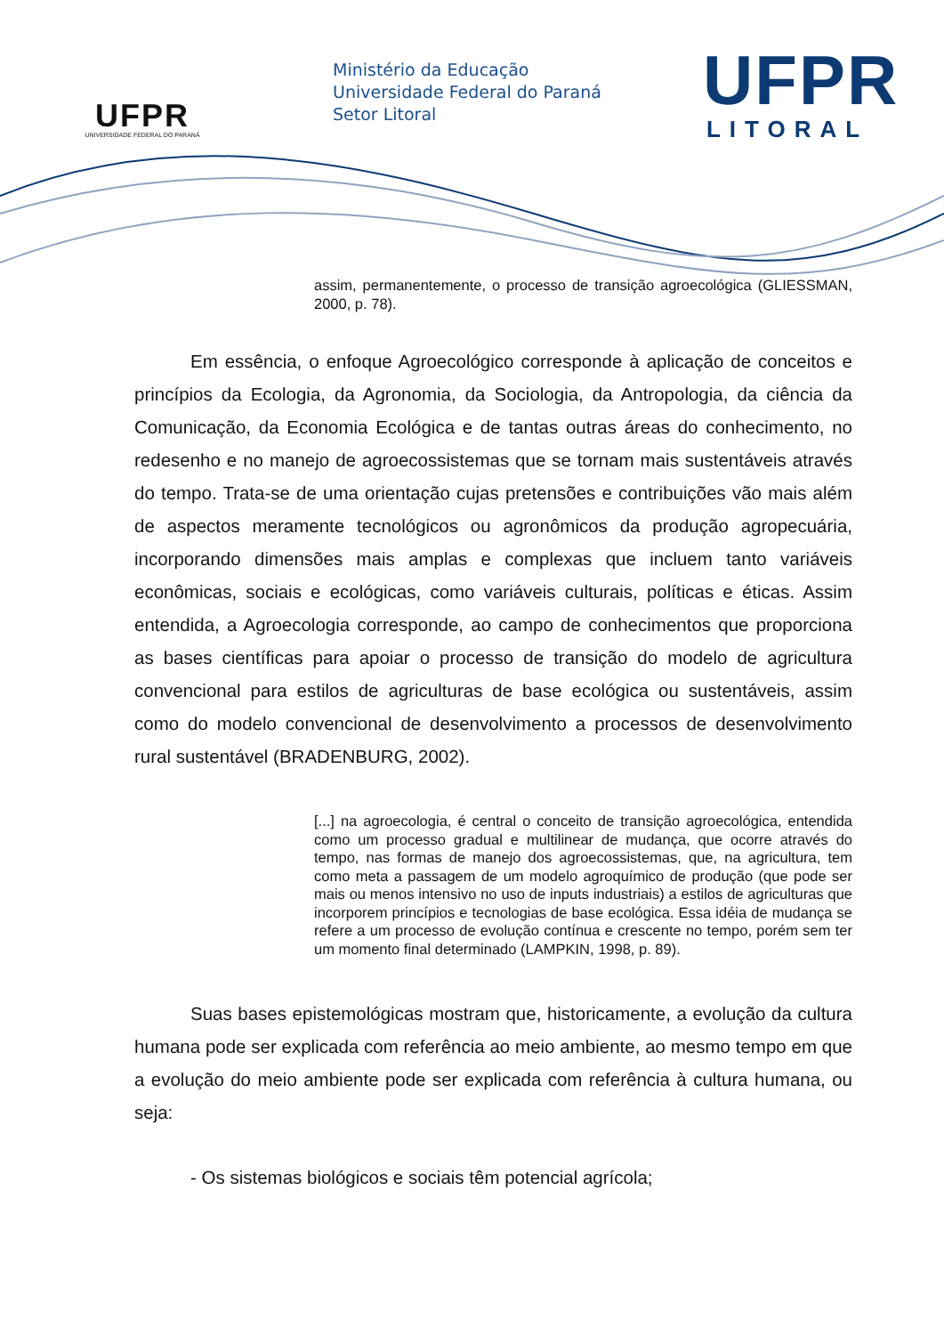UFPR
UNIVERSIDADE FEDERAL DO PARANÁ
Ministério da Educação
Universidade Federal do Paraná
Setor Litoral
UFPR
LITORAL
assim, permanentemente, o processo de transição agroecológica (GLIESSMAN, 2000, p. 78).
Em essência, o enfoque Agroecológico corresponde à aplicação de conceitos e princípios da Ecologia, da Agronomia, da Sociologia, da Antropologia, da ciência da Comunicação, da Economia Ecológica e de tantas outras áreas do conhecimento, no redesenho e no manejo de agroecossistemas que se tornam mais sustentáveis através do tempo. Trata-se de uma orientação cujas pretensões e contribuições vão mais além de aspectos meramente tecnológicos ou agronômicos da produção agropecuária, incorporando dimensões mais amplas e complexas que incluem tanto variáveis econômicas, sociais e ecológicas, como variáveis culturais, políticas e éticas. Assim entendida, a Agroecologia corresponde, ao campo de conhecimentos que proporciona as bases científicas para apoiar o processo de transição do modelo de agricultura convencional para estilos de agriculturas de base ecológica ou sustentáveis, assim como do modelo convencional de desenvolvimento a processos de desenvolvimento rural sustentável (BRADENBURG, 2002).
[...] na agroecologia, é central o conceito de transição agroecológica, entendida como um processo gradual e multilinear de mudança, que ocorre através do tempo, nas formas de manejo dos agroecossistemas, que, na agricultura, tem como meta a passagem de um modelo agroquímico de produção (que pode ser mais ou menos intensivo no uso de inputs industriais) a estilos de agriculturas que incorporem princípios e tecnologias de base ecológica. Essa idéia de mudança se refere a um processo de evolução contínua e crescente no tempo, porém sem ter um momento final determinado (LAMPKIN, 1998, p. 89).
Suas bases epistemológicas mostram que, historicamente, a evolução da cultura humana pode ser explicada com referência ao meio ambiente, ao mesmo tempo em que a evolução do meio ambiente pode ser explicada com referência à cultura humana, ou seja:
- Os sistemas biológicos e sociais têm potencial agrícola;